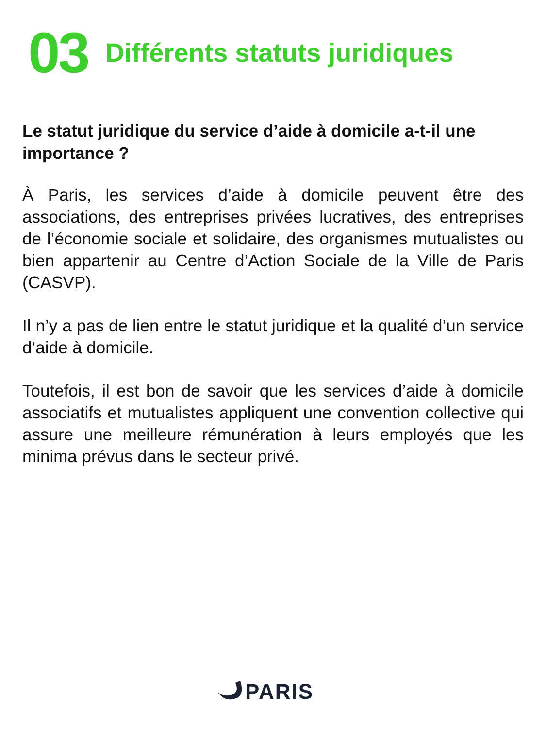03 Différents statuts juridiques
Le statut juridique du service d’aide à domicile a-t-il une importance ?
À Paris, les services d’aide à domicile peuvent être des associations, des entreprises privées lucratives, des entreprises de l’économie sociale et solidaire, des organismes mutualistes ou bien appartenir au Centre d’Action Sociale de la Ville de Paris (CASVP).
Il n’y a pas de lien entre le statut juridique et la qualité d’un service d’aide à domicile.
Toutefois, il est bon de savoir que les services d’aide à domicile associatifs et mutualistes appliquent une convention collective qui assure une meilleure rémunération à leurs employés que les minima prévus dans le secteur privé.
PARIS